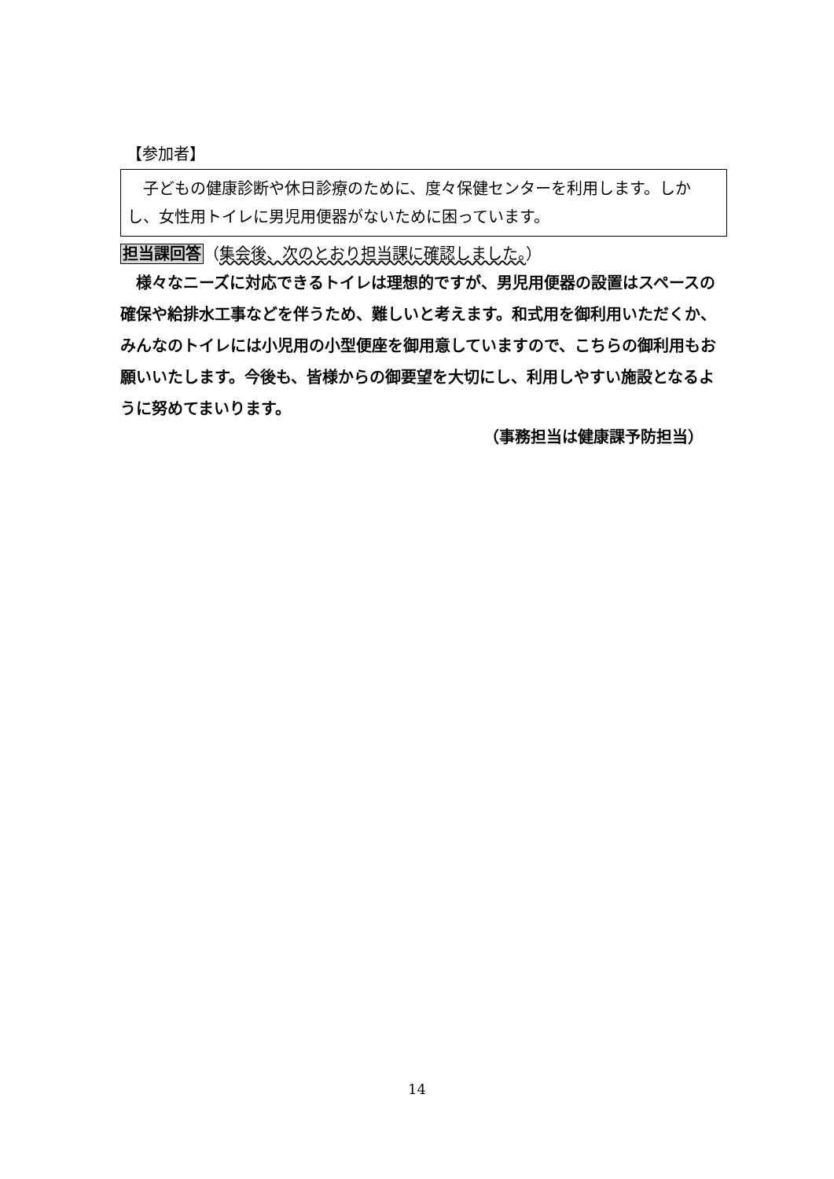【参加者】
　子どもの健康診断や休日診療のために、度々保健センターを利用します。しかし、女性用トイレに男児用便器がないために困っています。
担当課回答（集会後、次のとおり担当課に確認しました。）
　様々なニーズに対応できるトイレは理想的ですが、男児用便器の設置はスペースの確保や給排水工事などを伴うため、難しいと考えます。和式用を御利用いただくか、みんなのトイレには小児用の小型便座を御用意していますので、こちらの御利用もお願いいたします。今後も、皆様からの御要望を大切にし、利用しやすい施設となるように努めてまいります。
（事務担当は健康課予防担当）
14